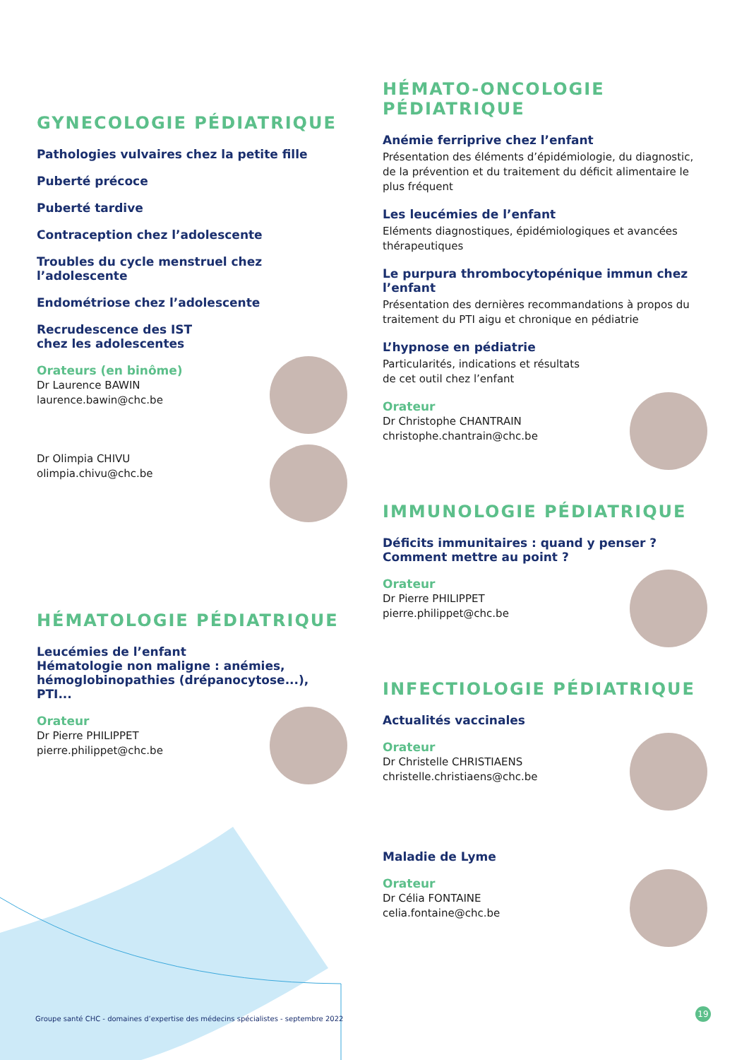GYNECOLOGIE PÉDIATRIQUE
Pathologies vulvaires chez la petite fille
Puberté précoce
Puberté tardive
Contraception chez l’adolescente
Troubles du cycle menstruel chez l’adolescente
Endométriose chez l’adolescente
Recrudescence des IST
chez les adolescentes
Orateurs (en binôme)
Dr Laurence BAWIN
laurence.bawin@chc.be
Dr Olimpia CHIVU
olimpia.chivu@chc.be
HÉMATOLOGIE PÉDIATRIQUE
Leucémies de l’enfant
Hématologie non maligne : anémies, hémoglobinopathies (drépanocytose...), PTI...
Orateur
Dr Pierre PHILIPPET
pierre.philippet@chc.be
HÉMATO-ONCOLOGIE
PÉDIATRIQUE
Anémie ferriprive chez l’enfant
Présentation des éléments d’épidémiologie, du diagnostic, de la prévention et du traitement du déficit alimentaire le plus fréquent
Les leucémies de l’enfant
Eléments diagnostiques, épidémiologiques et avancées thérapeutiques
Le purpura thrombocytopénique immun chez l’enfant
Présentation des dernières recommandations à propos du traitement du PTI aigu et chronique en pédiatrie
L’hypnose en pédiatrie
Particularités, indications et résultats
de cet outil chez l’enfant
Orateur
Dr Christophe CHANTRAIN
christophe.chantrain@chc.be
IMMUNOLOGIE PÉDIATRIQUE
Déficits immunitaires : quand y penser ?
Comment mettre au point ?
Orateur
Dr Pierre PHILIPPET
pierre.philippet@chc.be
INFECTIOLOGIE PÉDIATRIQUE
Actualités vaccinales
Orateur
Dr Christelle CHRISTIAENS
christelle.christiaens@chc.be
Maladie de Lyme
Orateur
Dr Célia FONTAINE
celia.fontaine@chc.be
Groupe santé CHC - domaines d’expertise des médecins spécialistes - septembre 2022
19